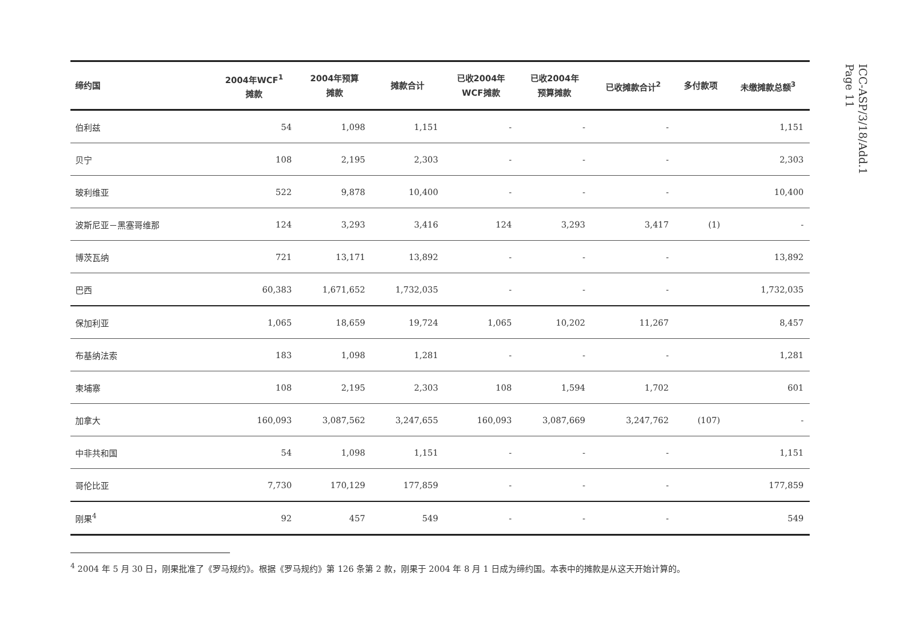ICC-ASP/3/18/Add.1
Page 11
| 缔约国 | 2004年WCF<sup>1</sup> 摊款 | 2004年预算 摊款 | 摊款合计 | 已收2004年 WCF摊款 | 已收2004年 预算摊款 | 已收摊款合计<sup>2</sup> | 多付款项 | 未缴摊款总额<sup>3</sup> |
| --- | --- | --- | --- | --- | --- | --- | --- | --- |
| 伯利兹 | 54 | 1,098 | 1,151 | - | - | - | | 1,151 |
| 贝宁 | 108 | 2,195 | 2,303 | - | - | - | | 2,303 |
| 玻利维亚 | 522 | 9,878 | 10,400 | - | - | - | | 10,400 |
| 波斯尼亚－黑塞哥维那 | 124 | 3,293 | 3,416 | 124 | 3,293 | 3,417 | (1) | - |
| 博茨瓦纳 | 721 | 13,171 | 13,892 | - | - | - | | 13,892 |
| 巴西 | 60,383 | 1,671,652 | 1,732,035 | - | - | - | | 1,732,035 |
| 保加利亚 | 1,065 | 18,659 | 19,724 | 1,065 | 10,202 | 11,267 | | 8,457 |
| 布基纳法索 | 183 | 1,098 | 1,281 | - | - | - | | 1,281 |
| 柬埔寨 | 108 | 2,195 | 2,303 | 108 | 1,594 | 1,702 | | 601 |
| 加拿大 | 160,093 | 3,087,562 | 3,247,655 | 160,093 | 3,087,669 | 3,247,762 | (107) | - |
| 中非共和国 | 54 | 1,098 | 1,151 | - | - | - | | 1,151 |
| 哥伦比亚 | 7,730 | 170,129 | 177,859 | - | - | - | | 177,859 |
| 刚果<sup>4</sup> | 92 | 457 | 549 | - | - | - | | 549 |
<sup>4</sup> 2004 年 5 月 30 日，刚果批准了《罗马规约》。根据《罗马规约》第 126 条第 2 款，刚果于 2004 年 8 月 1 日成为缔约国。本表中的摊款是从这天开始计算的。